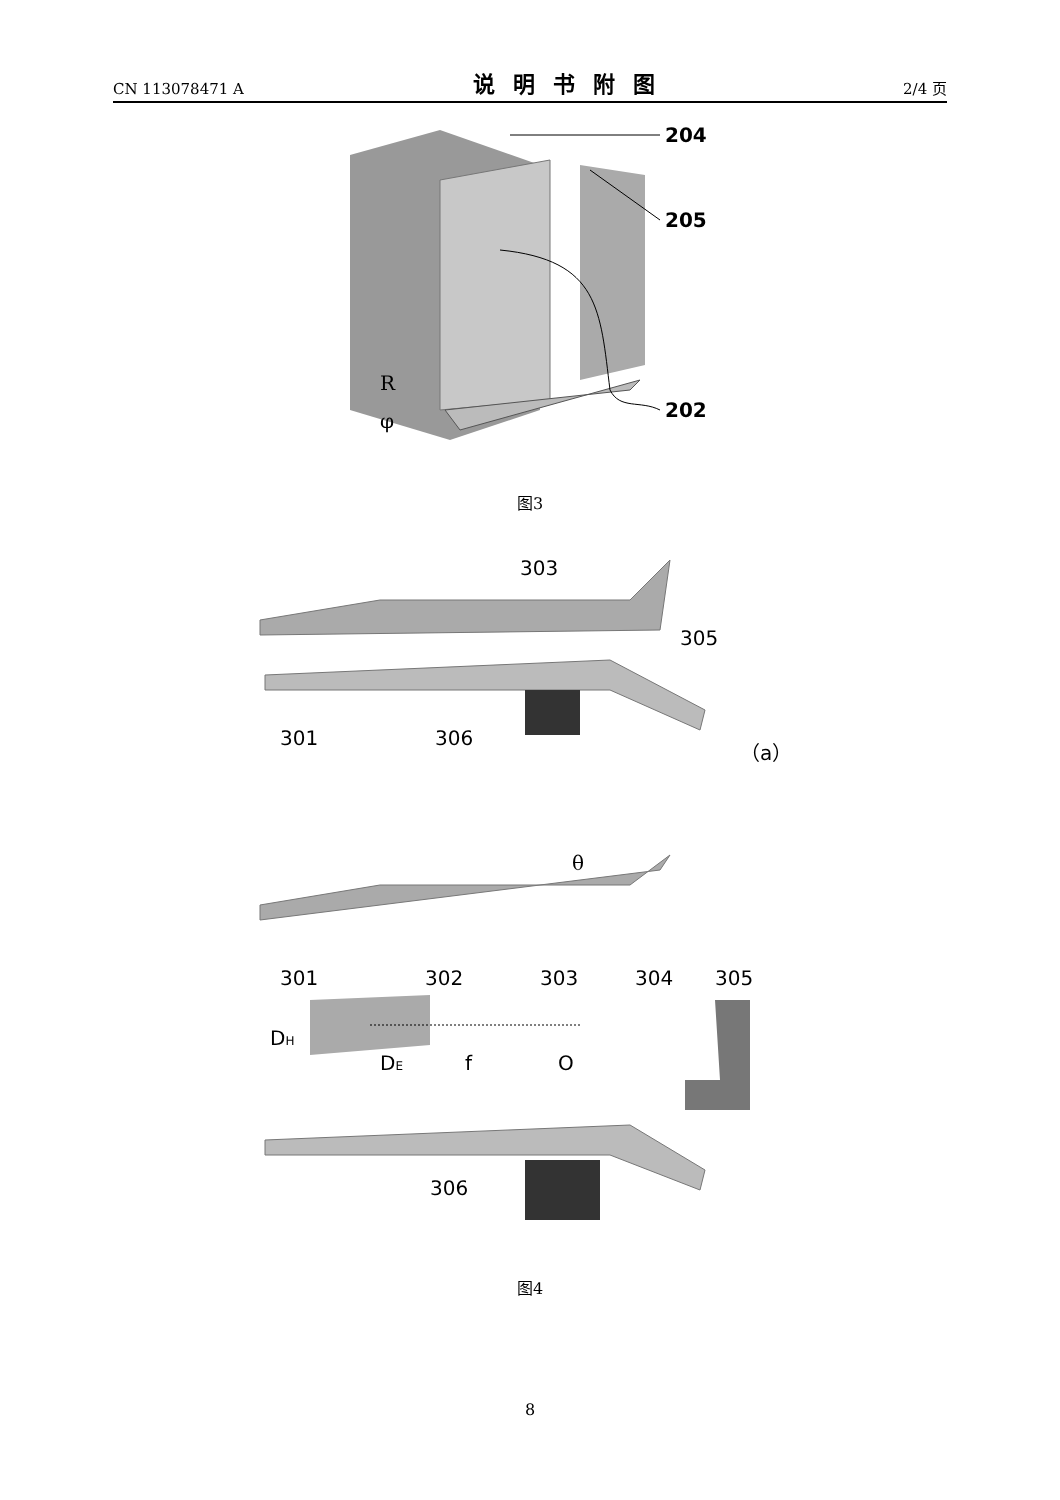CN 113078471 A 说明书附图 2/4 页
204
205
202
R
φ
图3
303
305
301
306
（a）
θ
301
302
303
304
305
DH
DE
f
O
306
图4
8